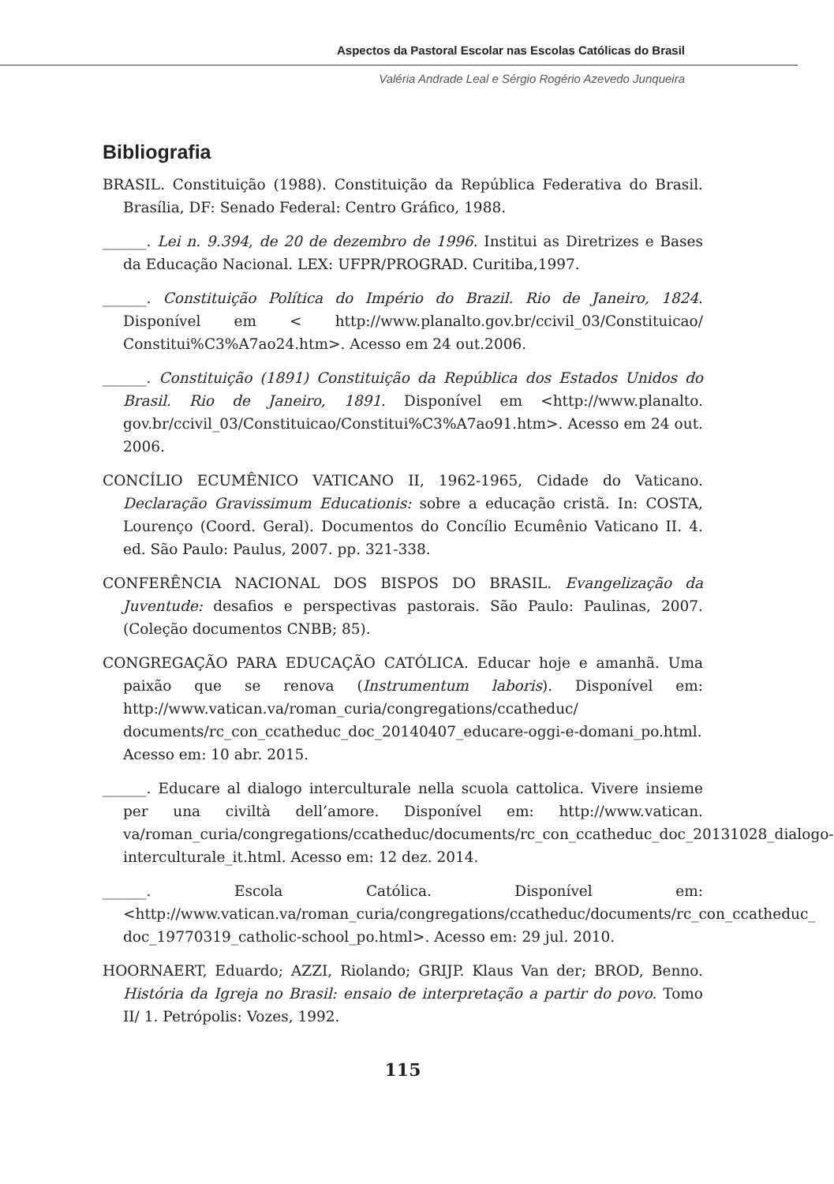Aspectos da Pastoral Escolar nas Escolas Católicas do Brasil
Valéria Andrade Leal e Sérgio Rogério Azevedo Junqueira
Bibliografia
BRASIL. Constituição (1988). Constituição da República Federativa do Brasil. Brasília, DF: Senado Federal: Centro Gráfico, 1988.
______. Lei n. 9.394, de 20 de dezembro de 1996. Institui as Diretrizes e Bases da Educação Nacional. LEX: UFPR/PROGRAD. Curitiba,1997.
______. Constituição Política do Império do Brazil. Rio de Janeiro, 1824. Disponível em < http://www.planalto.gov.br/ccivil_03/Constituicao/ Constitui%C3%A7ao24.htm>. Acesso em 24 out.2006.
______. Constituição (1891) Constituição da República dos Estados Unidos do Brasil. Rio de Janeiro, 1891. Disponível em <http://www.planalto. gov.br/ccivil_03/Constituicao/Constitui%C3%A7ao91.htm>. Acesso em 24 out. 2006.
CONCÍLIO ECUMÊNICO VATICANO II, 1962-1965, Cidade do Vaticano. Declaração Gravissimum Educationis: sobre a educação cristã. In: COSTA, Lourenço (Coord. Geral). Documentos do Concílio Ecumênio Vaticano II. 4. ed. São Paulo: Paulus, 2007. pp. 321-338.
CONFERÊNCIA NACIONAL DOS BISPOS DO BRASIL. Evangelização da Juventude: desafios e perspectivas pastorais. São Paulo: Paulinas, 2007. (Coleção documentos CNBB; 85).
CONGREGAÇÃO PARA EDUCAÇÃO CATÓLICA. Educar hoje e amanhã. Uma paixão que se renova (Instrumentum laboris). Disponível em: http://www.vatican.va/roman_curia/congregations/ccatheduc/ documents/rc_con_ccatheduc_doc_20140407_educare-oggi-e-domani_po.html. Acesso em: 10 abr. 2015.
______. Educare al dialogo interculturale nella scuola cattolica. Vivere insieme per una civiltà dell’amore. Disponível em: http://www.vatican. va/roman_curia/congregations/ccatheduc/documents/rc_con_ccatheduc_doc_20131028_dialogo-interculturale_it.html. Acesso em: 12 dez. 2014.
______. Escola Católica. Disponível em: <http://www.vatican.va/roman_curia/congregations/ccatheduc/documents/rc_con_ccatheduc_ doc_19770319_catholic-school_po.html>. Acesso em: 29 jul. 2010.
HOORNAERT, Eduardo; AZZI, Riolando; GRIJP. Klaus Van der; BROD, Benno. História da Igreja no Brasil: ensaio de interpretação a partir do povo. Tomo II/ 1. Petrópolis: Vozes, 1992.
115